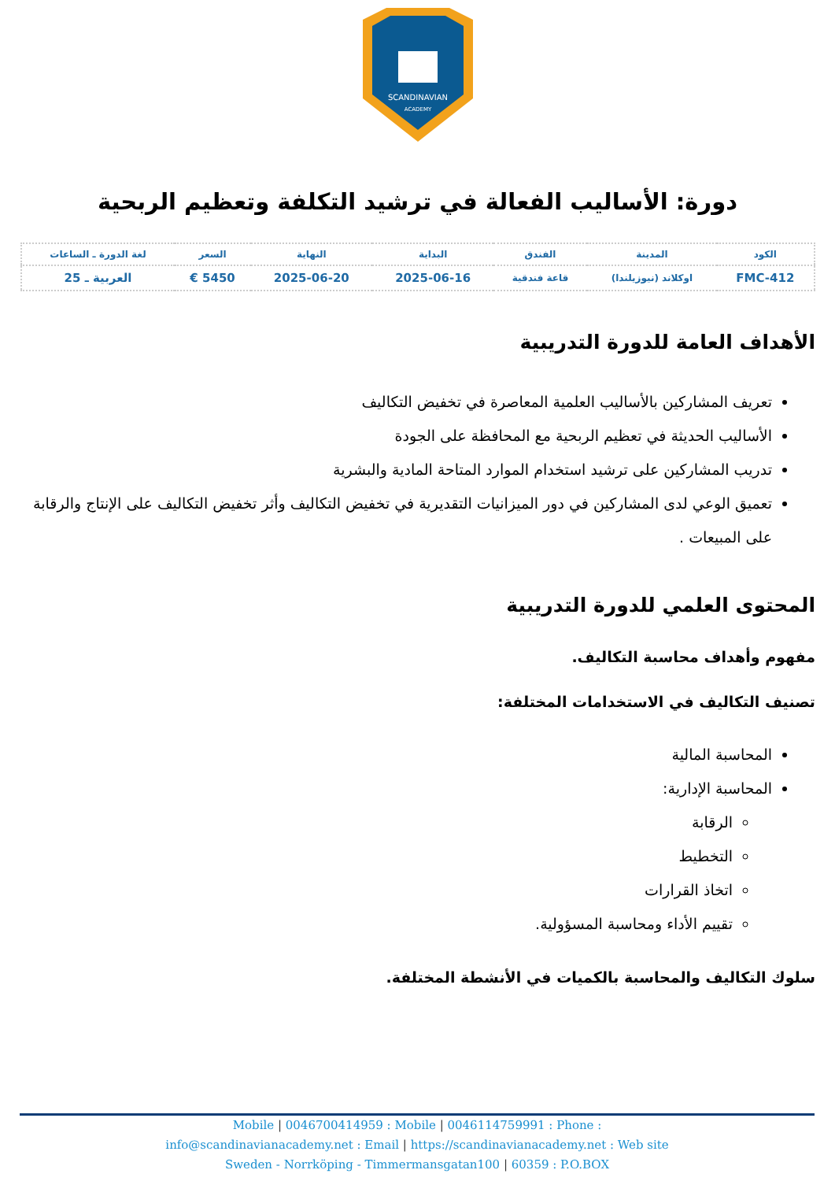SCANDINAVIAN
ACADEMY
دورة: الأساليب الفعالة في ترشيد التكلفة وتعظيم الربحية
| الكود | المدينة | الفندق | البداية | النهاية | السعر | لغة الدورة ـ الساعات |
| --- | --- | --- | --- | --- | --- | --- |
| FMC-412 | اوكلاند (نيوزيلندا) | قاعة فندقية | 2025-06-16 | 2025-06-20 | 5450 € | العربية ـ 25 |
الأهداف العامة للدورة التدريبية
تعريف المشاركين بالأساليب العلمية المعاصرة في تخفيض التكاليف
الأساليب الحديثة في تعظيم الربحية مع المحافظة على الجودة
تدريب المشاركين على ترشيد استخدام الموارد المتاحة المادية والبشرية
تعميق الوعي لدى المشاركين في دور الميزانيات التقديرية في تخفيض التكاليف وأثر تخفيض التكاليف على الإنتاج والرقابة على المبيعات .
المحتوى العلمي للدورة التدريبية
مفهوم وأهداف محاسبة التكاليف.
تصنيف التكاليف في الاستخدامات المختلفة:
المحاسبة المالية
المحاسبة الإدارية:
الرقابة
التخطيط
اتخاذ القرارات
تقييم الأداء ومحاسبة المسؤولية.
سلوك التكاليف والمحاسبة بالكميات في الأنشطة المختلفة.
Mobile | 0046700414959 : Mobile | 0046114759991 : Phone :
info@scandinavianacademy.net : Email | https://scandinavianacademy.net : Web site
Sweden - Norrköping - Timmermansgatan100 | 60359 : P.O.BOX